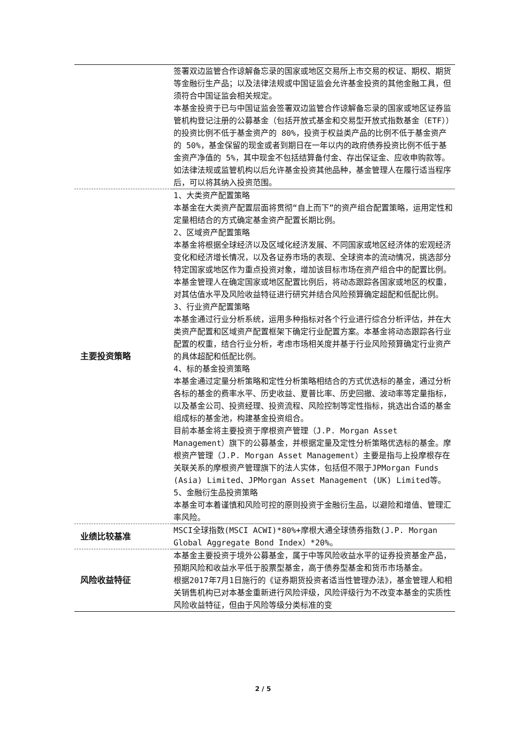| | 签署双边监管合作谅解备忘录的国家或地区交易所上市交易的权证、期权、期货等金融衍生产品；以及法律法规或中国证监会允许基金投资的其他金融工具，但须符合中国证监会相关规定。 本基金投资于已与中国证监会签署双边监管合作谅解备忘录的国家或地区证券监管机构登记注册的公募基金（包括开放式基金和交易型开放式指数基金（ETF））的投资比例不低于基金资产的 80%，投资于权益类产品的比例不低于基金资产的 50%，基金保留的现金或者到期日在一年以内的政府债券投资比例不低于基金资产净值的 5%，其中现金不包括结算备付金、存出保证金、应收申购款等。 如法律法规或监管机构以后允许基金投资其他品种，基金管理人在履行适当程序后，可以将其纳入投资范围。 |
| 主要投资策略 | 1、大类资产配置策略 本基金在大类资产配置层面将贯彻“自上而下”的资产组合配置策略，运用定性和定量相结合的方式确定基金资产配置长期比例。 2、区域资产配置策略 本基金将根据全球经济以及区域化经济发展、不同国家或地区经济体的宏观经济变化和经济增长情况，以及各证券市场的表现、全球资本的流动情况，挑选部分特定国家或地区作为重点投资对象，增加该目标市场在资产组合中的配置比例。本基金管理人在确定国家或地区配置比例后，将动态跟踪各国家或地区的权重，对其估值水平及风险收益特征进行研究并结合风险预算确定超配和低配比例。 3、行业资产配置策略 本基金通过行业分析系统，运用多种指标对各个行业进行综合分析评估，并在大类资产配置和区域资产配置框架下确定行业配置方案。本基金将动态跟踪各行业配置的权重，结合行业分析，考虑市场相关度并基于行业风险预算确定行业资产的具体超配和低配比例。 4、标的基金投资策略 本基金通过定量分析策略和定性分析策略相结合的方式优选标的基金，通过分析各标的基金的费率水平、历史收益、夏普比率、历史回撤、波动率等定量指标，以及基金公司、投资经理、投资流程、风险控制等定性指标，挑选出合适的基金组成标的基金池，构建基金投资组合。 目前本基金将主要投资于摩根资产管理（J.P. Morgan Asset Management）旗下的公募基金，并根据定量及定性分析策略优选标的基金。摩根资产管理（J.P. Morgan Asset Management）主要是指与上投摩根存在关联关系的摩根资产管理旗下的法人实体，包括但不限于JPMorgan Funds (Asia) Limited、JPMorgan Asset Management (UK) Limited等。 5、金融衍生品投资策略 本基金可本着谨慎和风险可控的原则投资于金融衍生品，以避险和增值、管理汇率风险。 |
| 业绩比较基准 | MSCI全球指数(MSCI ACWI)*80%+摩根大通全球债券指数(J.P. Morgan Global Aggregate Bond Index）*20%。 |
| 风险收益特征 | 本基金主要投资于境外公募基金，属于中等风险收益水平的证券投资基金产品，预期风险和收益水平低于股票型基金，高于债券型基金和货币市场基金。 根据2017年7月1日施行的《证券期货投资者适当性管理办法》，基金管理人和相关销售机构已对本基金重新进行风险评级，风险评级行为不改变本基金的实质性风险收益特征，但由于风险等级分类标准的变 |
2 / 5